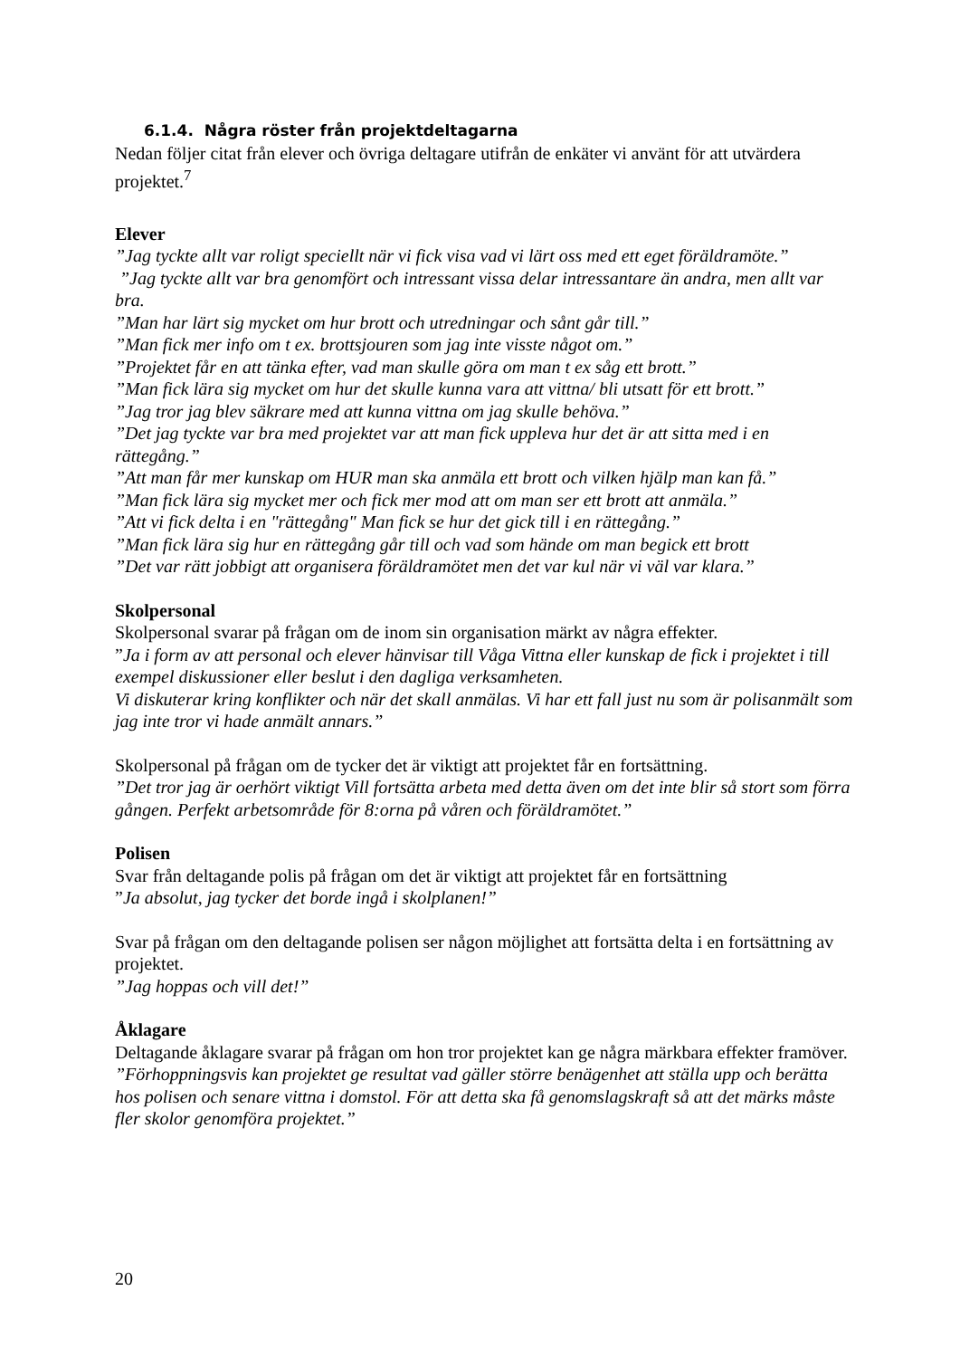6.1.4. Några röster från projektdeltagarna
Nedan följer citat från elever och övriga deltagare utifrån de enkäter vi använt för att utvärdera projektet.<sup>7</sup>
Elever
”Jag tyckte allt var roligt speciellt när vi fick visa vad vi lärt oss med ett eget föräldramöte.”
”Jag tyckte allt var bra genomfört och intressant vissa delar intressantare än andra, men allt var bra.
”Man har lärt sig mycket om hur brott och utredningar och sånt går till.”
”Man fick mer info om t ex. brottsjouren som jag inte visste något om.”
”Projektet får en att tänka efter, vad man skulle göra om man t ex såg ett brott.”
”Man fick lära sig mycket om hur det skulle kunna vara att vittna/ bli utsatt för ett brott.”
”Jag tror jag blev säkrare med att kunna vittna om jag skulle behöva.”
”Det jag tyckte var bra med projektet var att man fick uppleva hur det är att sitta med i en rättegång.”
”Att man får mer kunskap om HUR man ska anmäla ett brott och vilken hjälp man kan få.”
”Man fick lära sig mycket mer och fick mer mod att om man ser ett brott att anmäla.”
”Att vi fick delta i en "rättegång" Man fick se hur det gick till i en rättegång.”
”Man fick lära sig hur en rättegång går till och vad som hände om man begick ett brott
”Det var rätt jobbigt att organisera föräldramötet men det var kul när vi väl var klara.”
Skolpersonal
Skolpersonal svarar på frågan om de inom sin organisation märkt av några effekter.
”Ja i form av att personal och elever hänvisar till Våga Vittna eller kunskap de fick i projektet i till exempel diskussioner eller beslut i den dagliga verksamheten.
Vi diskuterar kring konflikter och när det skall anmälas. Vi har ett fall just nu som är polisanmält som jag inte tror vi hade anmält annars.”
Skolpersonal på frågan om de tycker det är viktigt att projektet får en fortsättning.
”Det tror jag är oerhört viktigt Vill fortsätta arbeta med detta även om det inte blir så stort som förra gången. Perfekt arbetsområde för 8:orna på våren och föräldramötet.”
Polisen
Svar från deltagande polis på frågan om det är viktigt att projektet får en fortsättning
”Ja absolut, jag tycker det borde ingå i skolplanen!”
Svar på frågan om den deltagande polisen ser någon möjlighet att fortsätta delta i en fortsättning av projektet.
”Jag hoppas och vill det!”
Åklagare
Deltagande åklagare svarar på frågan om hon tror projektet kan ge några märkbara effekter framöver.
”Förhoppningsvis kan projektet ge resultat vad gäller större benägenhet att ställa upp och berätta hos polisen och senare vittna i domstol. För att detta ska få genomslagskraft så att det märks måste fler skolor genomföra projektet.”
20